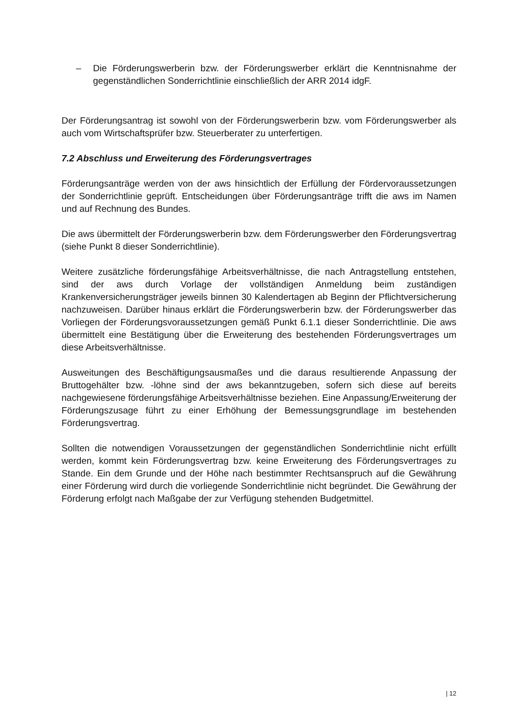– Die Förderungswerberin bzw. der Förderungswerber erklärt die Kenntnisnahme der gegenständlichen Sonderrichtlinie einschließlich der ARR 2014 idgF.
Der Förderungsantrag ist sowohl von der Förderungswerberin bzw. vom Förderungswerber als auch vom Wirtschaftsprüfer bzw. Steuerberater zu unterfertigen.
7.2 Abschluss und Erweiterung des Förderungsvertrages
Förderungsanträge werden von der aws hinsichtlich der Erfüllung der Fördervoraussetzungen der Sonderrichtlinie geprüft. Entscheidungen über Förderungsanträge trifft die aws im Namen und auf Rechnung des Bundes.
Die aws übermittelt der Förderungswerberin bzw. dem Förderungswerber den Förderungsvertrag (siehe Punkt 8 dieser Sonderrichtlinie).
Weitere zusätzliche förderungsfähige Arbeitsverhältnisse, die nach Antragstellung entstehen, sind der aws durch Vorlage der vollständigen Anmeldung beim zuständigen Krankenversicherungsträger jeweils binnen 30 Kalendertagen ab Beginn der Pflichtversicherung nachzuweisen. Darüber hinaus erklärt die Förderungswerberin bzw. der Förderungswerber das Vorliegen der Förderungsvoraussetzungen gemäß Punkt 6.1.1 dieser Sonderrichtlinie. Die aws übermittelt eine Bestätigung über die Erweiterung des bestehenden Förderungsvertrages um diese Arbeitsverhältnisse.
Ausweitungen des Beschäftigungsausmaßes und die daraus resultierende Anpassung der Bruttogehälter bzw. -löhne sind der aws bekanntzugeben, sofern sich diese auf bereits nachgewiesene förderungsfähige Arbeitsverhältnisse beziehen. Eine Anpassung/Erweiterung der Förderungszusage führt zu einer Erhöhung der Bemessungsgrundlage im bestehenden Förderungsvertrag.
Sollten die notwendigen Voraussetzungen der gegenständlichen Sonderrichtlinie nicht erfüllt werden, kommt kein Förderungsvertrag bzw. keine Erweiterung des Förderungsvertrages zu Stande. Ein dem Grunde und der Höhe nach bestimmter Rechtsanspruch auf die Gewährung einer Förderung wird durch die vorliegende Sonderrichtlinie nicht begründet. Die Gewährung der Förderung erfolgt nach Maßgabe der zur Verfügung stehenden Budgetmittel.
| 12